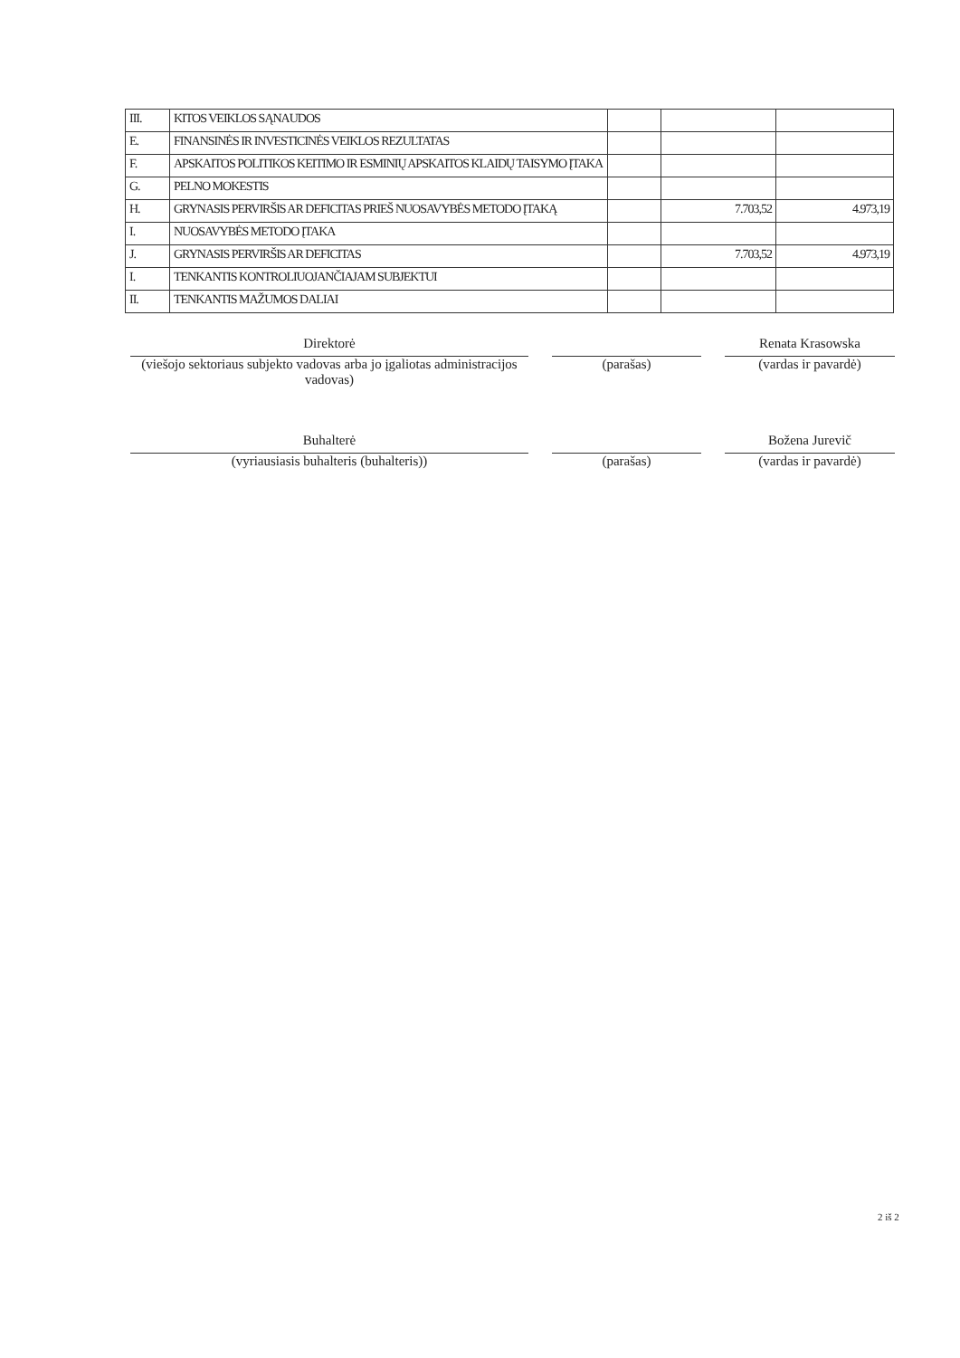| III. | KITOS VEIKLOS SĄNAUDOS | | | |
| E. | FINANSINĖS IR INVESTICINĖS VEIKLOS REZULTATAS | | | |
| F. | APSKAITOS POLITIKOS KEITIMO IR ESMINIŲ APSKAITOS KLAIDŲ TAISYMO ĮTAKA | | | |
| G. | PELNO MOKESTIS | | | |
| H. | GRYNASIS PERVIRŠIS AR DEFICITAS PRIEŠ NUOSAVYBĖS METODO ĮTAKĄ | | 7.703,52 | 4.973,19 |
| I. | NUOSAVYBĖS METODO ĮTAKA | | | |
| J. | GRYNASIS PERVIRŠIS AR DEFICITAS | | 7.703,52 | 4.973,19 |
| I. | TENKANTIS KONTROLIUOJANČIAJAM SUBJEKTUI | | | |
| II. | TENKANTIS MAŽUMOS DALIAI | | | |
Direktorė
(viešojo sektoriaus subjekto vadovas arba jo įgaliotas administracijos vadovas)
(parašas)
Renata Krasowska
(vardas ir pavardė)
Buhalterė
(vyriausiasis buhalteris (buhalteris))
(parašas)
Božena Jurevič
(vardas ir pavardė)
2 iš 2